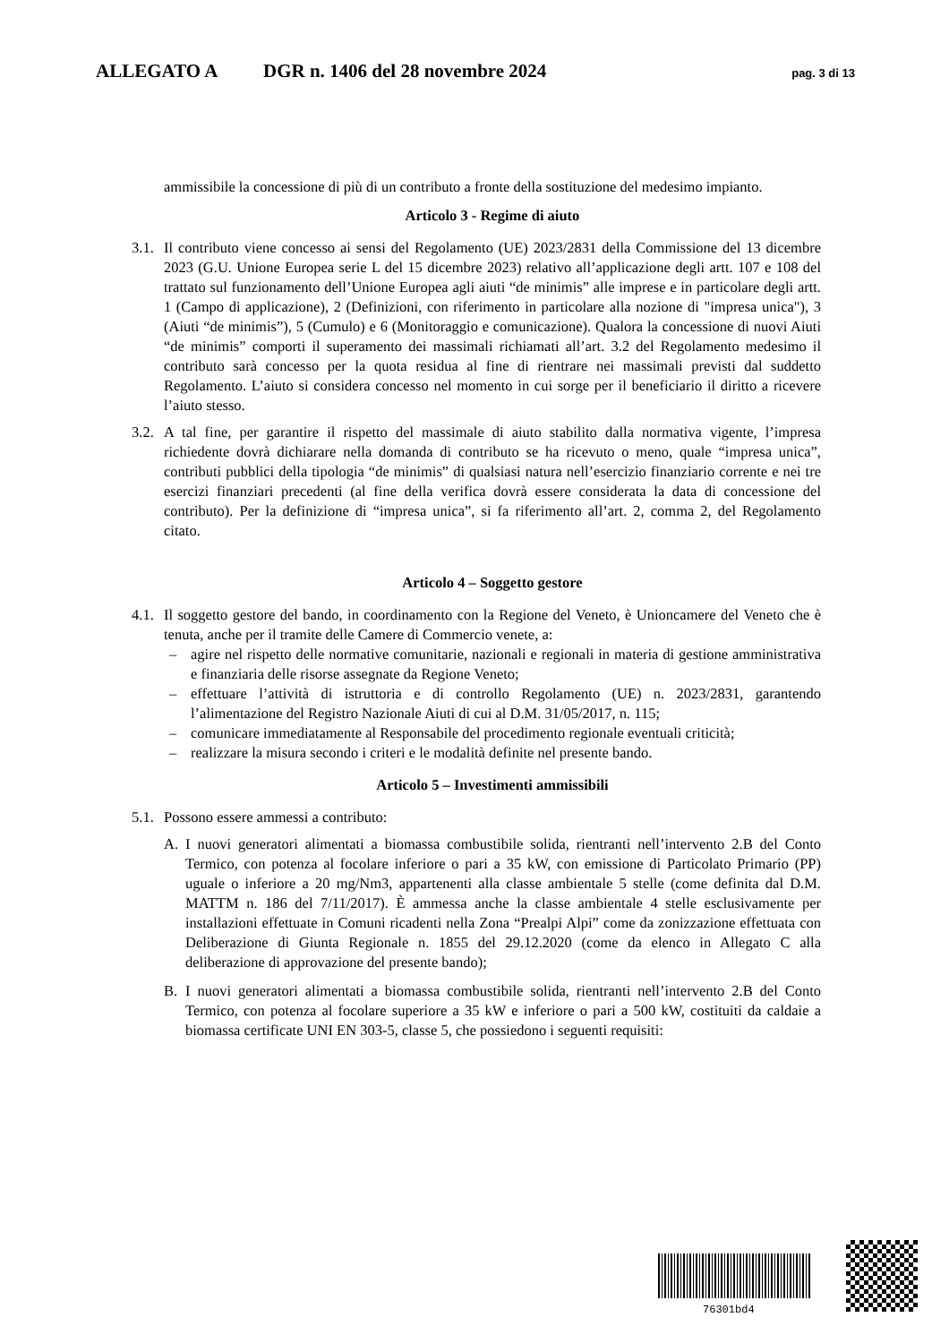ALLEGATO A DGR n. 1406 del 28 novembre 2024 pag. 3 di 13
ammissibile la concessione di più di un contributo a fronte della sostituzione del medesimo impianto.
Articolo 3 - Regime di aiuto
3.1. Il contributo viene concesso ai sensi del Regolamento (UE) 2023/2831 della Commissione del 13 dicembre 2023 (G.U. Unione Europea serie L del 15 dicembre 2023) relativo all’applicazione degli artt. 107 e 108 del trattato sul funzionamento dell’Unione Europea agli aiuti “de minimis” alle imprese e in particolare degli artt. 1 (Campo di applicazione), 2 (Definizioni, con riferimento in particolare alla nozione di "impresa unica"), 3 (Aiuti “de minimis”), 5 (Cumulo) e 6 (Monitoraggio e comunicazione). Qualora la concessione di nuovi Aiuti “de minimis” comporti il superamento dei massimali richiamati all’art. 3.2 del Regolamento medesimo il contributo sarà concesso per la quota residua al fine di rientrare nei massimali previsti dal suddetto Regolamento. L’aiuto si considera concesso nel momento in cui sorge per il beneficiario il diritto a ricevere l’aiuto stesso.
3.2. A tal fine, per garantire il rispetto del massimale di aiuto stabilito dalla normativa vigente, l’impresa richiedente dovrà dichiarare nella domanda di contributo se ha ricevuto o meno, quale “impresa unica”, contributi pubblici della tipologia “de minimis” di qualsiasi natura nell’esercizio finanziario corrente e nei tre esercizi finanziari precedenti (al fine della verifica dovrà essere considerata la data di concessione del contributo). Per la definizione di “impresa unica”, si fa riferimento all’art. 2, comma 2, del Regolamento citato.
Articolo 4 – Soggetto gestore
4.1. Il soggetto gestore del bando, in coordinamento con la Regione del Veneto, è Unioncamere del Veneto che è tenuta, anche per il tramite delle Camere di Commercio venete, a:
– agire nel rispetto delle normative comunitarie, nazionali e regionali in materia di gestione amministrativa e finanziaria delle risorse assegnate da Regione Veneto;
– effettuare l’attività di istruttoria e di controllo Regolamento (UE) n. 2023/2831, garantendo l’alimentazione del Registro Nazionale Aiuti di cui al D.M. 31/05/2017, n. 115;
– comunicare immediatamente al Responsabile del procedimento regionale eventuali criticità;
– realizzare la misura secondo i criteri e le modalità definite nel presente bando.
Articolo 5 – Investimenti ammissibili
5.1. Possono essere ammessi a contributo:
A. I nuovi generatori alimentati a biomassa combustibile solida, rientranti nell’intervento 2.B del Conto Termico, con potenza al focolare inferiore o pari a 35 kW, con emissione di Particolato Primario (PP) uguale o inferiore a 20 mg/Nm3, appartenenti alla classe ambientale 5 stelle (come definita dal D.M. MATTM n. 186 del 7/11/2017). È ammessa anche la classe ambientale 4 stelle esclusivamente per installazioni effettuate in Comuni ricadenti nella Zona “Prealpi Alpi” come da zonizzazione effettuata con Deliberazione di Giunta Regionale n. 1855 del 29.12.2020 (come da elenco in Allegato C alla deliberazione di approvazione del presente bando);
B. I nuovi generatori alimentati a biomassa combustibile solida, rientranti nell’intervento 2.B del Conto Termico, con potenza al focolare superiore a 35 kW e inferiore o pari a 500 kW, costituiti da caldaie a biomassa certificate UNI EN 303-5, classe 5, che possiedono i seguenti requisiti:
76301bd4